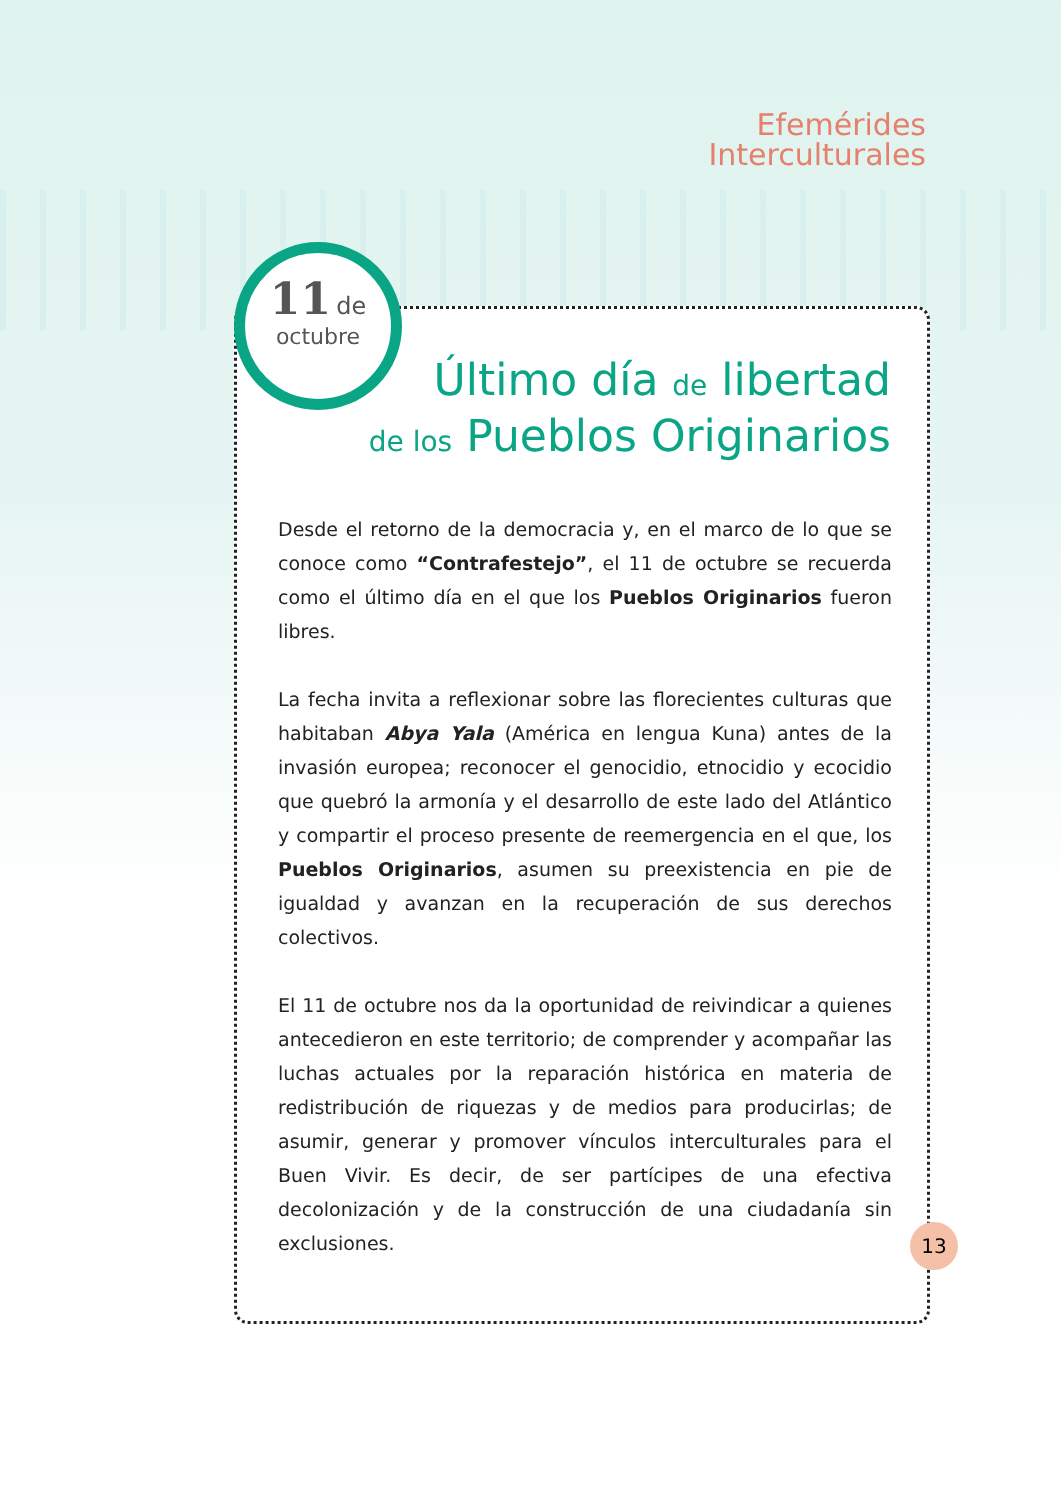Efemérides
Interculturales
11 de
octubre
Último día de libertad
de los Pueblos Originarios
Desde el retorno de la democracia y, en el marco de lo que se conoce como “Contrafestejo”, el 11 de octubre se recuerda como el último día en el que los Pueblos Originarios fueron libres.
La fecha invita a reflexionar sobre las florecientes culturas que habitaban Abya Yala (América en lengua Kuna) antes de la invasión europea; reconocer el genocidio, etnocidio y ecocidio que quebró la armonía y el desarrollo de este lado del Atlántico y compartir el proceso presente de reemergencia en el que, los Pueblos Originarios, asumen su preexistencia en pie de igualdad y avanzan en la recuperación de sus derechos colectivos.
El 11 de octubre nos da la oportunidad de reivindicar a quienes antecedieron en este territorio; de comprender y acompañar las luchas actuales por la reparación histórica en materia de redistribución de riquezas y de medios para producirlas; de asumir, generar y promover vínculos interculturales para el Buen Vivir. Es decir, de ser partícipes de una efectiva decolonización y de la construcción de una ciudadanía sin exclusiones.
13